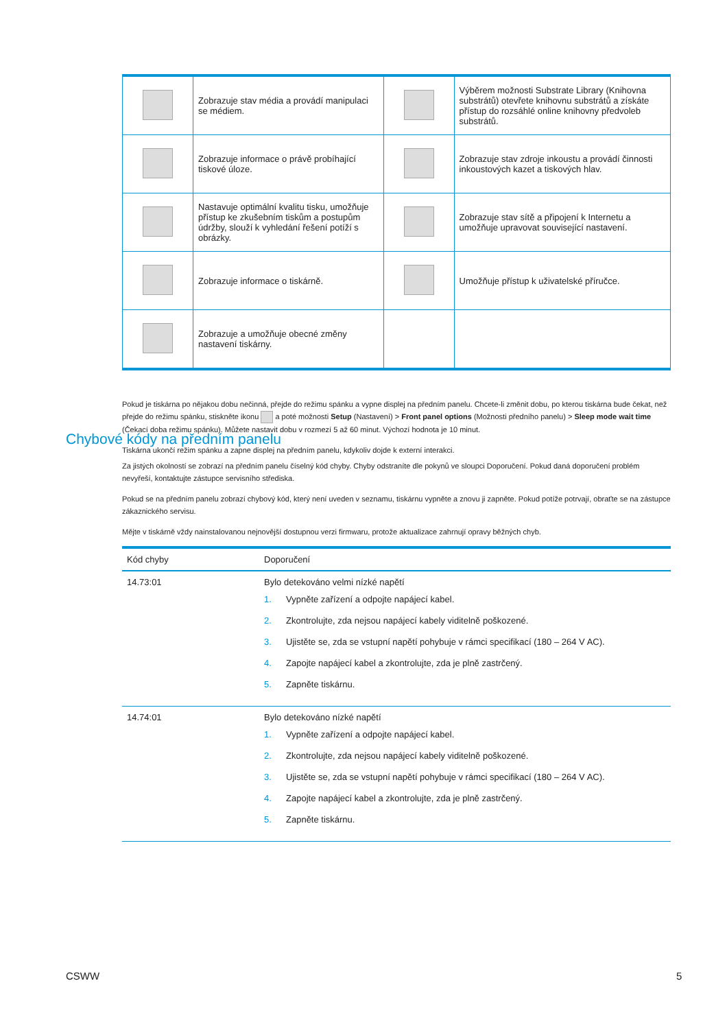| | Zobrazuje stav média a provádí manipulaci se médiem. | | Výběrem možnosti Substrate Library (Knihovna substrátů) otevřete knihovnu substrátů a získáte přístup do rozsáhlé online knihovny předvoleb substrátů. |
| | Zobrazuje informace o právě probíhající tiskové úloze. | | Zobrazuje stav zdroje inkoustu a provádí činnosti inkoustových kazet a tiskových hlav. |
| | Nastavuje optimální kvalitu tisku, umožňuje přístup ke zkušebním tiskům a postupům údržby, slouží k vyhledání řešení potíží s obrázky. | | Zobrazuje stav sítě a připojení k Internetu a umožňuje upravovat související nastavení. |
| | Zobrazuje informace o tiskárně. | | Umožňuje přístup k uživatelské příručce. |
| | Zobrazuje a umožňuje obecné změny nastavení tiskárny. | | |
Pokud je tiskárna po nějakou dobu nečinná, přejde do režimu spánku a vypne displej na předním panelu. Chcete-li změnit dobu, po kterou tiskárna bude čekat, než přejde do režimu spánku, stiskněte ikonu a poté možnosti Setup (Nastavení) > Front panel options (Možnosti předního panelu) > Sleep mode wait time (Čekací doba režimu spánku). Můžete nastavit dobu v rozmezí 5 až 60 minut. Výchozí hodnota je 10 minut.
Tiskárna ukončí režim spánku a zapne displej na předním panelu, kdykoliv dojde k externí interakci.
Chybové kódy na předním panelu
Za jistých okolností se zobrazí na předním panelu číselný kód chyby. Chyby odstraníte dle pokynů ve sloupci Doporučení. Pokud daná doporučení problém nevyřeší, kontaktujte zástupce servisního střediska.
Pokud se na předním panelu zobrazí chybový kód, který není uveden v seznamu, tiskárnu vypněte a znovu ji zapněte. Pokud potíže potrvají, obraťte se na zástupce zákaznického servisu.
Mějte v tiskárně vždy nainstalovanou nejnovější dostupnou verzi firmwaru, protože aktualizace zahrnují opravy běžných chyb.
| Kód chyby | Doporučení |
| --- | --- |
| 14.73:01 | Bylo detekováno velmi nízké napětí 1. Vypněte zařízení a odpojte napájecí kabel. 2. Zkontrolujte, zda nejsou napájecí kabely viditelně poškozené. 3. Ujistěte se, zda se vstupní napětí pohybuje v rámci specifikací (180 – 264 V AC). 4. Zapojte napájecí kabel a zkontrolujte, zda je plně zastrčený. 5. Zapněte tiskárnu. |
| 14.74:01 | Bylo detekováno nízké napětí 1. Vypněte zařízení a odpojte napájecí kabel. 2. Zkontrolujte, zda nejsou napájecí kabely viditelně poškozené. 3. Ujistěte se, zda se vstupní napětí pohybuje v rámci specifikací (180 – 264 V AC). 4. Zapojte napájecí kabel a zkontrolujte, zda je plně zastrčený. 5. Zapněte tiskárnu. |
CSWW 5